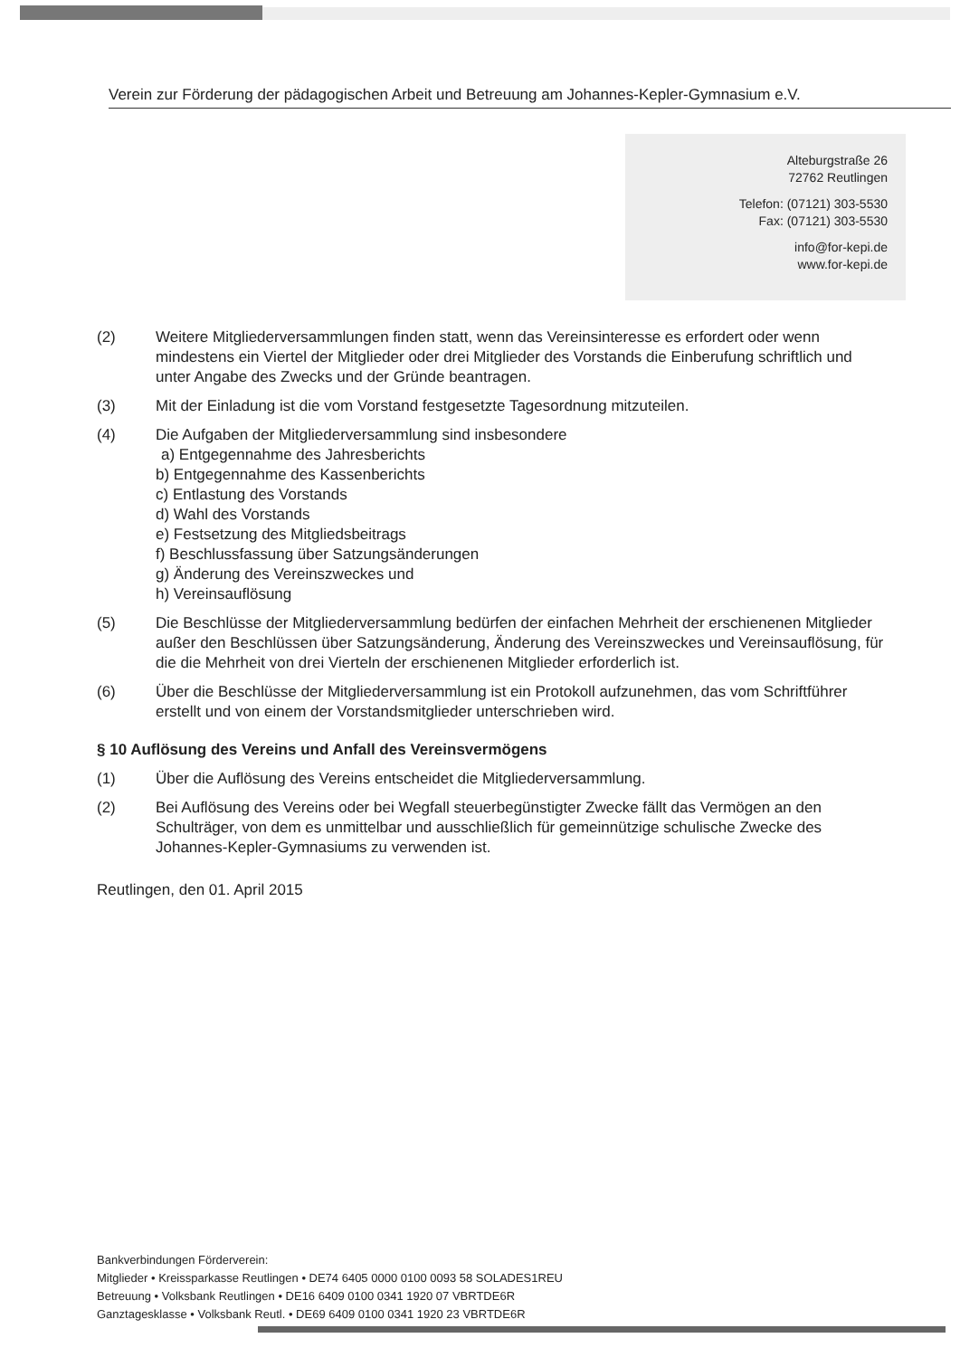Verein zur Förderung der pädagogischen Arbeit und Betreuung am Johannes-Kepler-Gymnasium e.V.
Alteburgstraße 26
72762 Reutlingen
Telefon: (07121) 303-5530
Fax: (07121) 303-5530
info@for-kepi.de
www.for-kepi.de
(2) Weitere Mitgliederversammlungen finden statt, wenn das Vereinsinteresse es erfordert oder wenn mindestens ein Viertel der Mitglieder oder drei Mitglieder des Vorstands die Einberufung schriftlich und unter Angabe des Zwecks und der Gründe beantragen.
(3) Mit der Einladung ist die vom Vorstand festgesetzte Tagesordnung mitzuteilen.
(4) Die Aufgaben der Mitgliederversammlung sind insbesondere
a) Entgegennahme des Jahresberichts
b) Entgegennahme des Kassenberichts
c) Entlastung des Vorstands
d) Wahl des Vorstands
e) Festsetzung des Mitgliedsbeitrags
f) Beschlussfassung über Satzungsänderungen
g) Änderung des Vereinszweckes und
h) Vereinsauflösung
(5) Die Beschlüsse der Mitgliederversammlung bedürfen der einfachen Mehrheit der erschienenen Mitglieder außer den Beschlüssen über Satzungsänderung, Änderung des Vereinszweckes und Vereinsauflösung, für die die Mehrheit von drei Vierteln der erschienenen Mitglieder erforderlich ist.
(6) Über die Beschlüsse der Mitgliederversammlung ist ein Protokoll aufzunehmen, das vom Schriftführer erstellt und von einem der Vorstandsmitglieder unterschrieben wird.
§ 10 Auflösung des Vereins und Anfall des Vereinsvermögens
(1) Über die Auflösung des Vereins entscheidet die Mitgliederversammlung.
(2) Bei Auflösung des Vereins oder bei Wegfall steuerbegünstigter Zwecke fällt das Vermögen an den Schulträger, von dem es unmittelbar und ausschließlich für gemeinnützige schulische Zwecke des Johannes-Kepler-Gymnasiums zu verwenden ist.
Reutlingen, den 01. April 2015
Bankverbindungen Förderverein:
Mitglieder • Kreissparkasse Reutlingen • DE74 6405 0000 0100 0093 58 SOLADES1REU
Betreuung • Volksbank Reutlingen • DE16 6409 0100 0341 1920 07 VBRTDE6R
Ganztagesklasse • Volksbank Reutl. • DE69 6409 0100 0341 1920 23 VBRTDE6R